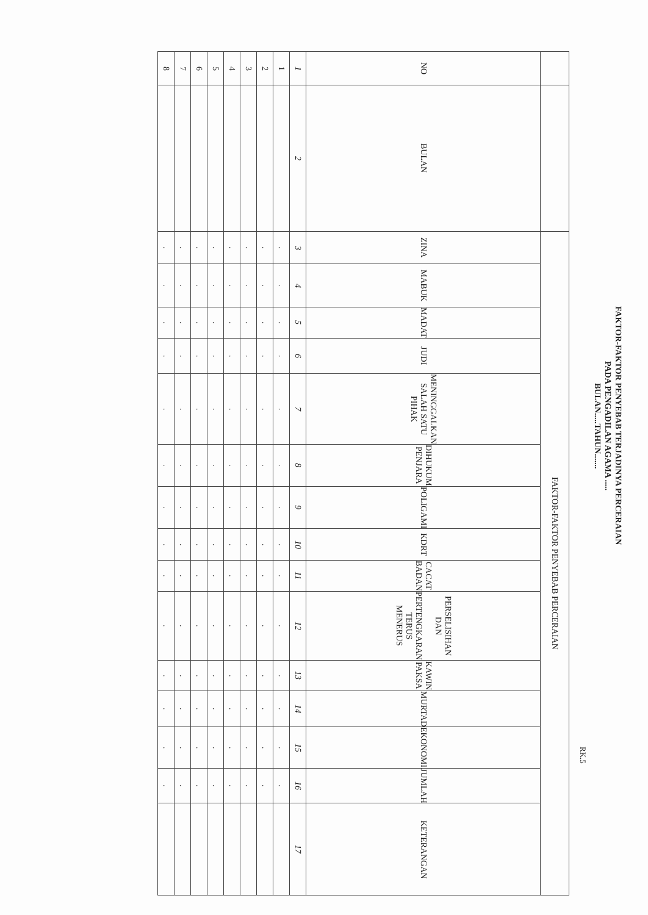FAKTOR-FAKTOR PENYEBAB TERJADINYA PERCERAIAN
PADA PENGADILAN AGAMA .....
BULAN.....TAHUN.......
RK.5
| | | FAKTOR-FAKTOR PENYEBAB PERCERAIAN | | | | | | | | | | | | | | |
| NO | BULAN | ZINA | MABUK | MADAT | JUDI | MENINGGALKAN SALAH SATU PIHAK | DIHUKUM PENJARA | POLIGAMI | KDRT | CACAT BADAN | PERSELISIHAN DAN PERTENGKARAN TERUS MENERUS | KAWIN PAKSA | MURTAD | EKONOMI | JUMLAH | KETERANGAN |
| 1 | 2 | 3 | 4 | 5 | 6 | 7 | 8 | 9 | 10 | 11 | 12 | 13 | 14 | 15 | 16 | 17 |
| 1 | | . | . | . | . | . | . | . | . | . | . | . | . | . | . | |
| 2 | | . | . | . | . | . | . | . | . | . | . | . | . | . | . | |
| 3 | | . | . | . | . | . | . | . | . | . | . | . | . | . | . | |
| 4 | | . | . | . | . | . | . | . | . | . | . | . | . | . | . | |
| 5 | | . | . | . | . | . | . | . | . | . | . | . | . | . | . | |
| 6 | | . | . | . | . | . | . | . | . | . | . | . | . | . | . | |
| 7 | | . | . | . | . | . | . | . | . | . | . | . | . | . | . | |
| 8 | | . | . | . | . | . | . | . | . | . | . | . | . | . | . | |